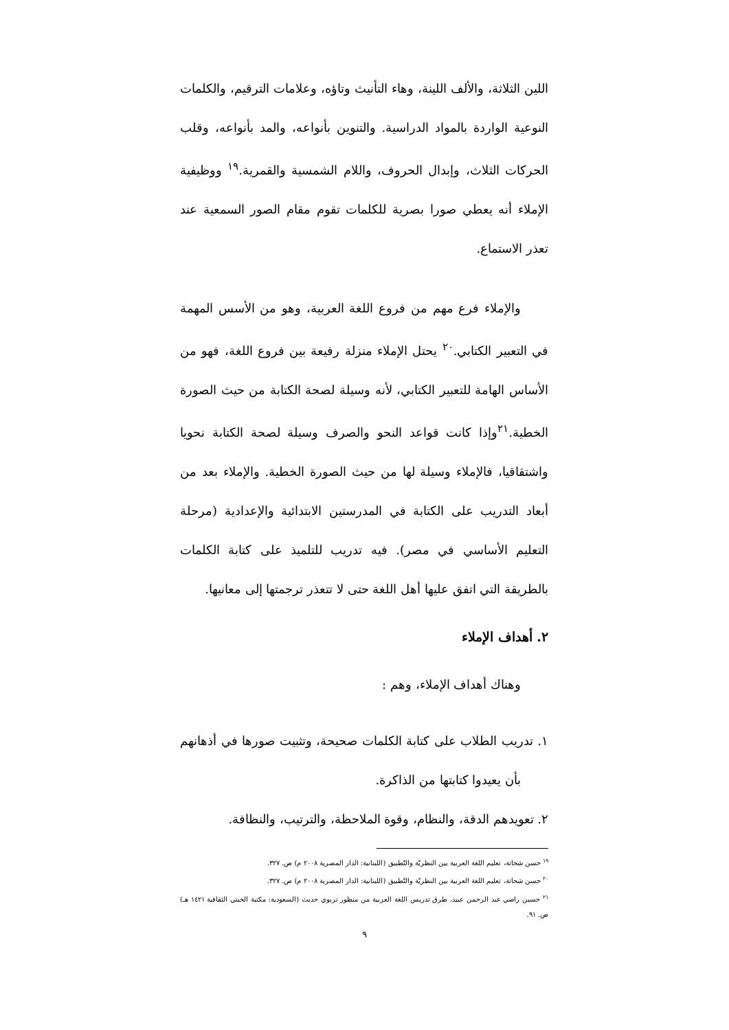اللين الثلاثة، والألف اللينة، وهاء التأنيث وتاؤه، وعلامات الترقيم، والكلمات النوعية الواردة بالمواد الدراسية. والتنوين بأنواعه، والمد بأنواعه، وقلب الحركات الثلاث، وإبدال الحروف، واللام الشمسية والقمرية.<sup>١٩</sup> ووظيفية الإملاء أنه يعطي صورا بصرية للكلمات تقوم مقام الصور السمعية عند تعذر الاستماع.
والإملاء فرع مهم من فروع اللغة العربية، وهو من الأسس المهمة في التعبير الكتابي.<sup>٢٠</sup> يحتل الإملاء منزلة رفيعة بين فروع اللغة، فهو من الأساس الهامة للتعبير الكتابي، لأنه وسيلة لصحة الكتابة من حيث الصورة الخطية.<sup>٢١</sup>وإذا كانت قواعد النحو والصرف وسيلة لصحة الكتابة نحويا واشتقاقيا، فالإملاء وسيلة لها من حيث الصورة الخطية. والإملاء بعد من أبعاد التدريب على الكتابة في المدرستين الابتدائية والإعدادية (مرحلة التعليم الأساسي في مصر). فيه تدريب للتلميذ على كتابة الكلمات بالطريقة التي اتفق عليها أهل اللغة حتى لا تتعذر ترجمتها إلى معانيها.
٢. أهداف الإملاء
وهناك أهداف الإملاء، وهم :
١. تدريب الطلاب على كتابة الكلمات صحيحة، وتثبيت صورها في أذهانهم بأن يعيدوا كتابتها من الذاكرة.
٢. تعويدهم الدقة، والنظام، وقوة الملاحظة، والترتيب، والنظافة.
<sup>١٩</sup> حسن شحاتة، تعليم اللغة العربية بين النظريّة والتّطبيق (اللبنانية: الدار المصرية ٢٠٠٨ م) ص. ٣٢٧.
<sup>٢٠</sup> حسن شحاتة، تعليم اللغة العربية بين النظريّة والتّطبيق (اللبنانية: الدار المصرية ٢٠٠٨ م) ص. ٣٢٧.
<sup>٢١</sup> حسين راضي عبد الرحمن عبيد، طرق تدريس اللغة العربية من منظور تربوي حديث (السعودية: مكتبة الخبتي الثقافية ١٤٢١ هـ) ص. ٩١.
٩